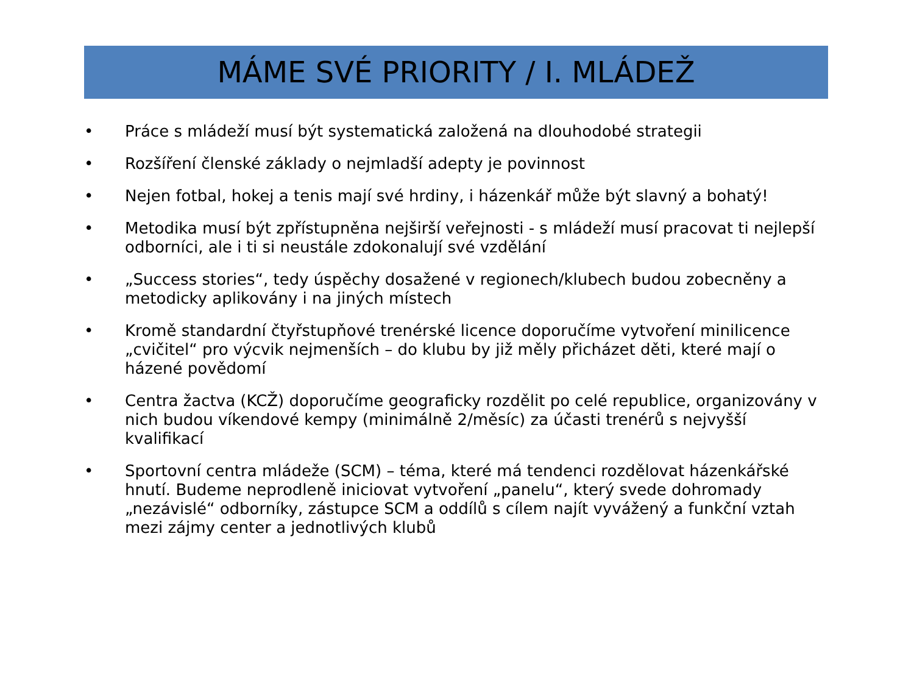MÁME SVÉ PRIORITY / I. MLÁDEŽ
• Práce s mládeží musí být systematická založená na dlouhodobé strategii
• Rozšíření členské základy o nejmladší adepty je povinnost
• Nejen fotbal, hokej a tenis mají své hrdiny, i házenkář může být slavný a bohatý!
• Metodika musí být zpřístupněna nejširší veřejnosti - s mládeží musí pracovat ti nejlepší odborníci, ale i ti si neustále zdokonalují své vzdělání
• „Success stories“, tedy úspěchy dosažené v regionech/klubech budou zobecněny a metodicky aplikovány i na jiných místech
• Kromě standardní čtyřstupňové trenérské licence doporučíme vytvoření minilicence „cvičitel“ pro výcvik nejmenších – do klubu by již měly přicházet děti, které mají o házené povědomí
• Centra žactva (KCŽ) doporučíme geograficky rozdělit po celé republice, organizovány v nich budou víkendové kempy (minimálně 2/měsíc) za účasti trenérů s nejvyšší kvalifikací
• Sportovní centra mládeže (SCM) – téma, které má tendenci rozdělovat házenkářské hnutí. Budeme neprodleně iniciovat vytvoření „panelu“, který svede dohromady „nezávislé“ odborníky, zástupce SCM a oddílů s cílem najít vyvážený a funkční vztah mezi zájmy center a jednotlivých klubů